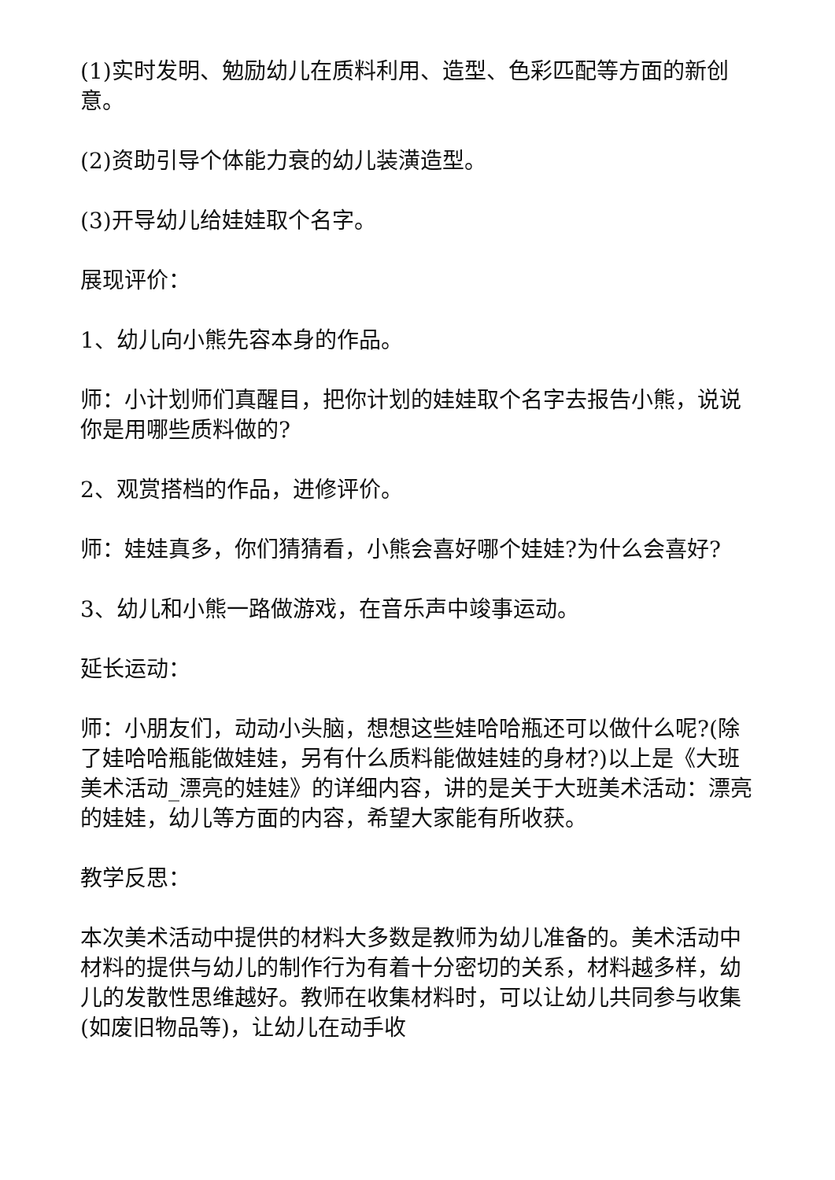(1)实时发明、勉励幼儿在质料利用、造型、色彩匹配等方面的新创意。
(2)资助引导个体能力衰的幼儿装潢造型。
(3)开导幼儿给娃娃取个名字。
展现评价：
1、幼儿向小熊先容本身的作品。
师：小计划师们真醒目，把你计划的娃娃取个名字去报告小熊，说说你是用哪些质料做的?
2、观赏搭档的作品，进修评价。
师：娃娃真多，你们猜猜看，小熊会喜好哪个娃娃?为什么会喜好?
3、幼儿和小熊一路做游戏，在音乐声中竣事运动。
延长运动：
师：小朋友们，动动小头脑，想想这些娃哈哈瓶还可以做什么呢?(除了娃哈哈瓶能做娃娃，另有什么质料能做娃娃的身材?)以上是《大班美术活动_漂亮的娃娃》的详细内容，讲的是关于大班美术活动：漂亮的娃娃，幼儿等方面的内容，希望大家能有所收获。
教学反思：
本次美术活动中提供的材料大多数是教师为幼儿准备的。美术活动中材料的提供与幼儿的制作行为有着十分密切的关系，材料越多样，幼儿的发散性思维越好。教师在收集材料时，可以让幼儿共同参与收集(如废旧物品等)，让幼儿在动手收